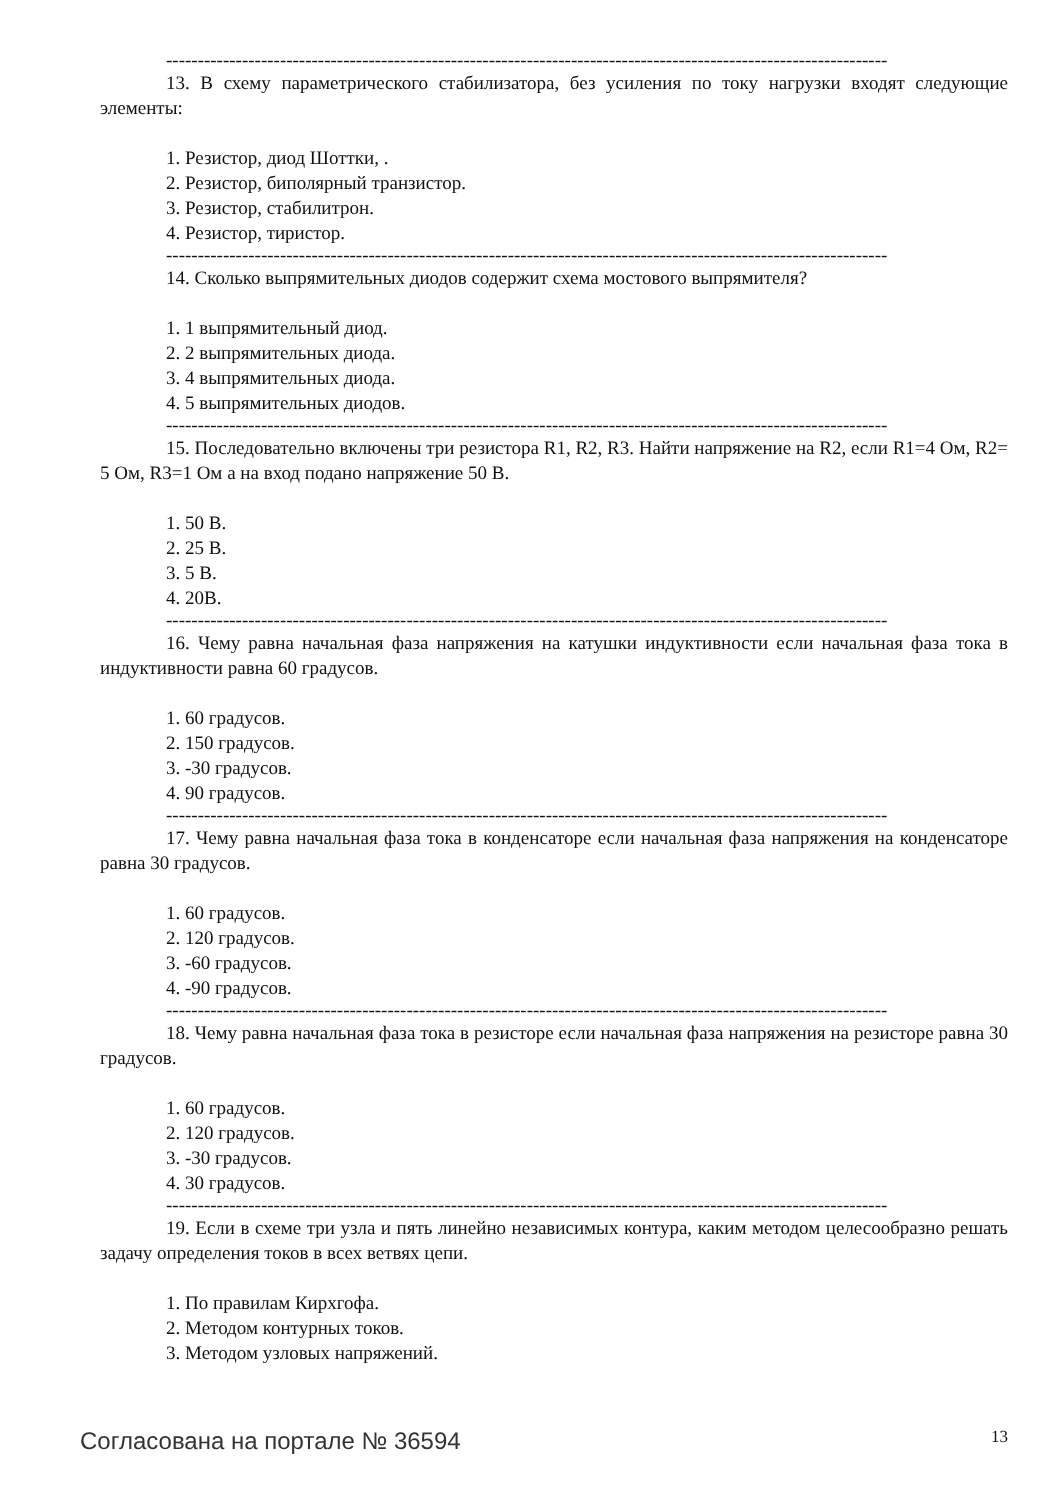------------------------------------------------------------------------------------------------------------------
13. В схему параметрического стабилизатора, без усиления по току нагрузки входят следующие элементы:
1. Резистор, диод Шоттки, .
2. Резистор, биполярный транзистор.
3. Резистор, стабилитрон.
4. Резистор, тиристор.
------------------------------------------------------------------------------------------------------------------
14. Сколько выпрямительных диодов содержит схема мостового выпрямителя?
1. 1 выпрямительный диод.
2. 2 выпрямительных диода.
3. 4 выпрямительных диода.
4. 5 выпрямительных диодов.
------------------------------------------------------------------------------------------------------------------
15. Последовательно включены три резистора R1, R2, R3. Найти напряжение на R2, если R1=4 Ом, R2= 5 Ом, R3=1 Ом а на вход подано напряжение 50 В.
1. 50 В.
2. 25 В.
3. 5 В.
4. 20В.
------------------------------------------------------------------------------------------------------------------
16. Чему равна начальная фаза напряжения на катушки индуктивности если начальная фаза тока в индуктивности равна 60 градусов.
1. 60 градусов.
2. 150 градусов.
3. -30 градусов.
4. 90 градусов.
------------------------------------------------------------------------------------------------------------------
17. Чему равна начальная фаза тока в конденсаторе если начальная фаза напряжения на конденсаторе равна 30 градусов.
1. 60 градусов.
2. 120 градусов.
3. -60 градусов.
4. -90 градусов.
------------------------------------------------------------------------------------------------------------------
18. Чему равна начальная фаза тока в резисторе если начальная фаза напряжения на резисторе равна 30 градусов.
1. 60 градусов.
2. 120 градусов.
3. -30 градусов.
4. 30 градусов.
------------------------------------------------------------------------------------------------------------------
19. Если в схеме три узла и пять линейно независимых контура, каким методом целесообразно решать задачу определения токов в всех ветвях цепи.
1. По правилам Кирхгофа.
2. Методом контурных токов.
3. Методом узловых напряжений.
Согласована на портале № 36594 13